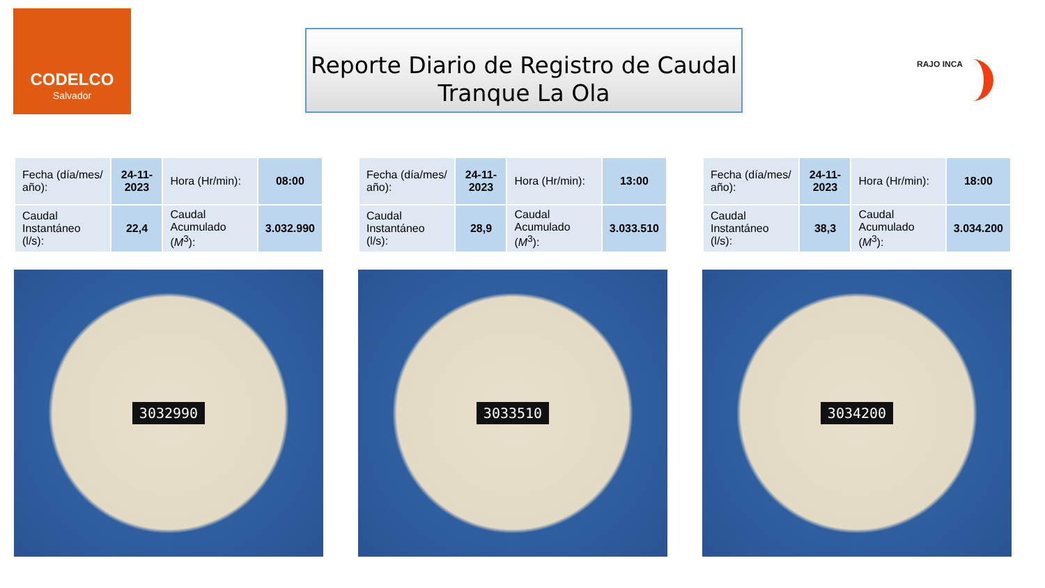CODELCO
Salvador
Reporte Diario de Registro de Caudal
Tranque La Ola
RAJO INCA
| Fecha (día/mes/ año): | 24-11-2023 | Hora (Hr/min): | 08:00 |
| Caudal Instantáneo (l/s): | 22,4 | Caudal Acumulado ( M<sup>3</sup>): | 3.032.990 |
3032990
| Fecha (día/mes/ año): | 24-11-2023 | Hora (Hr/min): | 13:00 |
| Caudal Instantáneo (l/s): | 28,9 | Caudal Acumulado ( M<sup>3</sup>): | 3.033.510 |
3033510
| Fecha (día/mes/ año): | 24-11-2023 | Hora (Hr/min): | 18:00 |
| Caudal Instantáneo (l/s): | 38,3 | Caudal Acumulado ( M<sup>3</sup>): | 3.034.200 |
3034200